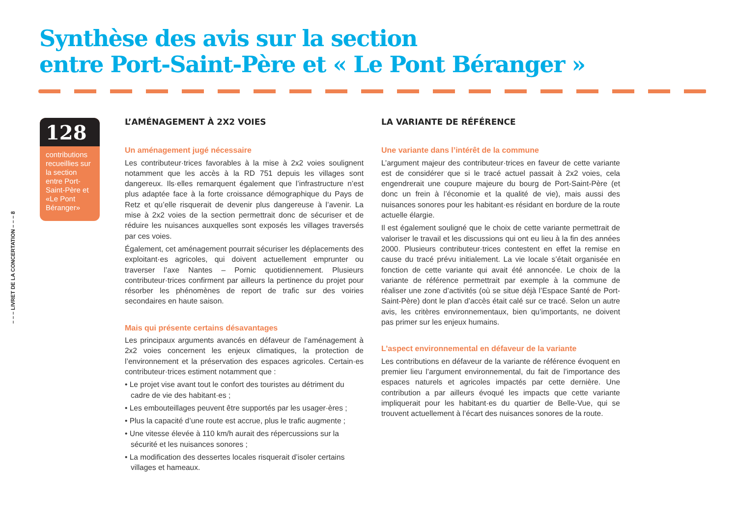Synthèse des avis sur la section
entre Port-Saint-Père et « Le Pont Béranger »
– – – LIVRET DE LA CONCERTATION – – – 8
128
contributions recueillies sur la section entre Port-Saint-Père et «Le Pont Béranger»
L’AMÉNAGEMENT À 2X2 VOIES
Un aménagement jugé nécessaire
Les contributeur·trices favorables à la mise à 2x2 voies soulignent notamment que les accès à la RD 751 depuis les villages sont dangereux. Ils·elles remarquent également que l’infrastructure n’est plus adaptée face à la forte croissance démographique du Pays de Retz et qu’elle risquerait de devenir plus dangereuse à l’avenir. La mise à 2x2 voies de la section permettrait donc de sécuriser et de réduire les nuisances auxquelles sont exposés les villages traversés par ces voies.
Également, cet aménagement pourrait sécuriser les déplacements des exploitant·es agricoles, qui doivent actuellement emprunter ou traverser l’axe Nantes – Pornic quotidiennement. Plusieurs contributeur·trices confirment par ailleurs la pertinence du projet pour résorber les phénomènes de report de trafic sur des voiries secondaires en haute saison.
Mais qui présente certains désavantages
Les principaux arguments avancés en défaveur de l’aménagement à 2x2 voies concernent les enjeux climatiques, la protection de l’environnement et la préservation des espaces agricoles. Certain·es contributeur·trices estiment notamment que :
• Le projet vise avant tout le confort des touristes au détriment du cadre de vie des habitant·es ;
• Les embouteillages peuvent être supportés par les usager·ères ;
• Plus la capacité d’une route est accrue, plus le trafic augmente ;
• Une vitesse élevée à 110 km/h aurait des répercussions sur la sécurité et les nuisances sonores ;
• La modification des dessertes locales risquerait d’isoler certains villages et hameaux.
LA VARIANTE DE RÉFÉRENCE
Une variante dans l’intérêt de la commune
L’argument majeur des contributeur·trices en faveur de cette variante est de considérer que si le tracé actuel passait à 2x2 voies, cela engendrerait une coupure majeure du bourg de Port-Saint-Père (et donc un frein à l’économie et la qualité de vie), mais aussi des nuisances sonores pour les habitant·es résidant en bordure de la route actuelle élargie.
Il est également souligné que le choix de cette variante permettrait de valoriser le travail et les discussions qui ont eu lieu à la fin des années 2000. Plusieurs contributeur·trices contestent en effet la remise en cause du tracé prévu initialement. La vie locale s’était organisée en fonction de cette variante qui avait été annoncée. Le choix de la variante de référence permettrait par exemple à la commune de réaliser une zone d’activités (où se situe déjà l’Espace Santé de Port-Saint-Père) dont le plan d’accès était calé sur ce tracé. Selon un autre avis, les critères environnementaux, bien qu’importants, ne doivent pas primer sur les enjeux humains.
L’aspect environnemental en défaveur de la variante
Les contributions en défaveur de la variante de référence évoquent en premier lieu l’argument environnemental, du fait de l’importance des espaces naturels et agricoles impactés par cette dernière. Une contribution a par ailleurs évoqué les impacts que cette variante impliquerait pour les habitant·es du quartier de Belle-Vue, qui se trouvent actuellement à l’écart des nuisances sonores de la route.